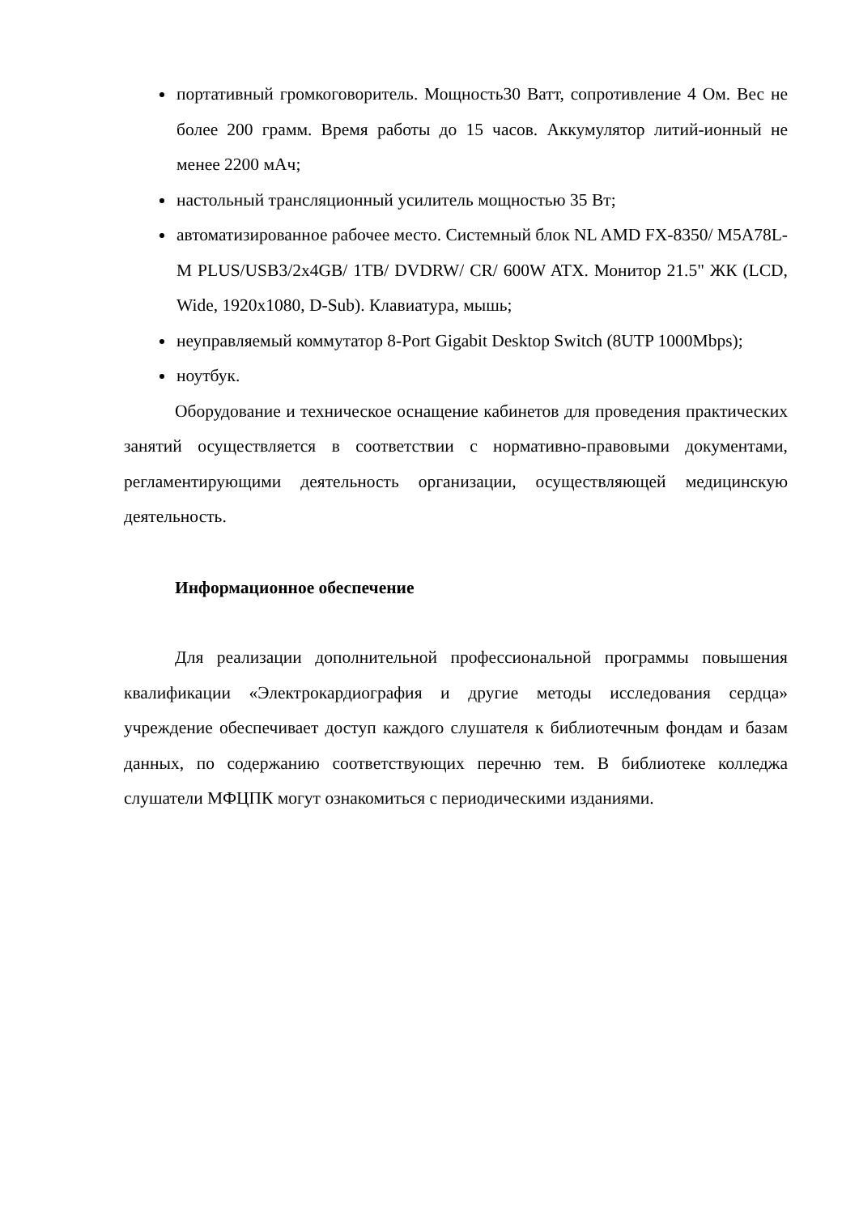портативный громкоговоритель. Мощность30 Ватт, сопротивление 4 Ом. Вес не более 200 грамм. Время работы до 15 часов. Аккумулятор литий-ионный не менее 2200 мАч;
настольный трансляционный усилитель мощностью 35 Вт;
автоматизированное рабочее место. Системный блок NL AMD FX-8350/ M5A78L-M PLUS/USB3/2x4GB/ 1TB/ DVDRW/ CR/ 600W ATX. Монитор 21.5" ЖК (LCD, Wide, 1920x1080, D-Sub). Клавиатура, мышь;
неуправляемый коммутатор 8-Port Gigabit Desktop Switch (8UTP 1000Mbps);
ноутбук.
Оборудование и техническое оснащение кабинетов для проведения практических занятий осуществляется в соответствии с нормативно-правовыми документами, регламентирующими деятельность организации, осуществляющей медицинскую деятельность.
Информационное обеспечение
Для реализации дополнительной профессиональной программы повышения квалификации «Электрокардиография и другие методы исследования сердца» учреждение обеспечивает доступ каждого слушателя к библиотечным фондам и базам данных, по содержанию соответствующих перечню тем. В библиотеке колледжа слушатели МФЦПК могут ознакомиться с периодическими изданиями.